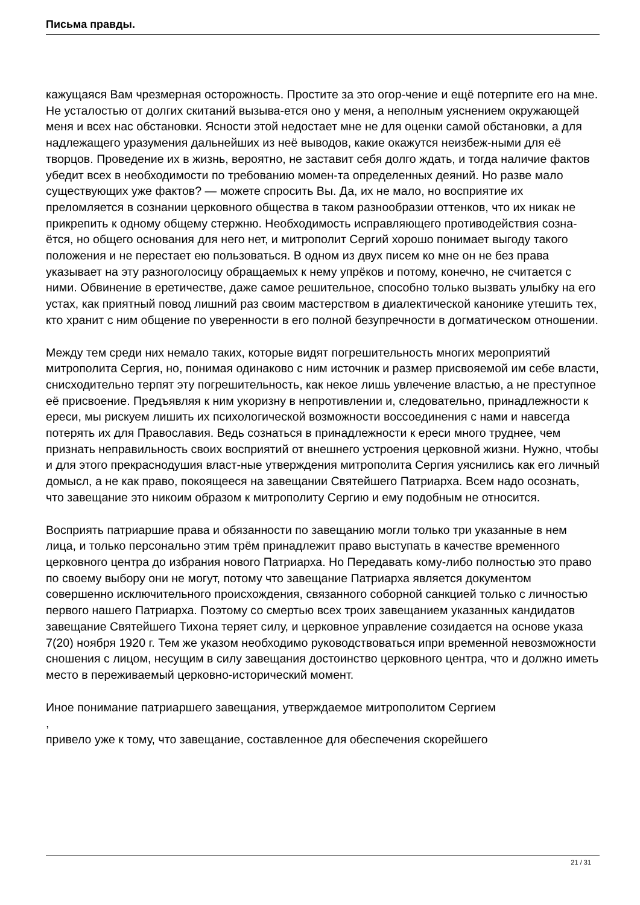Письма правды.
кажущаяся Вам чрезмерная осторожность. Простите за это огор-чение и ещё потерпите его на мне. Не усталостью от долгих скитаний вызыва-ется оно у меня, а неполным уяснением окружающей меня и всех нас обстановки. Ясности этой недостает мне не для оценки самой обстановки, а для надлежащего уразумения дальнейших из неё выводов, какие окажутся неизбеж-ными для её творцов. Проведение их в жизнь, вероятно, не заставит себя долго ждать, и тогда наличие фактов убедит всех в необходимости по требованию момен-та определенных деяний. Но разве мало существующих уже фактов? — можете спросить Вы. Да, их не мало, но восприятие их преломляется в сознании церковного общества в таком разнообразии оттенков, что их никак не прикрепить к одному общему стержню. Необходимость исправляющего противодействия созна-ётся, но общего основания для него нет, и митрополит Сергий хорошо понимает выгоду такого положения и не перестает ею пользоваться. В одном из двух писем ко мне он не без права указывает на эту разноголосицу обращаемых к нему упрёков и потому, конечно, не считается с ними. Обвинение в еретичестве, даже самое решительное, способно только вызвать улыбку на его устах, как приятный повод лишний раз своим мастерством в диалектической канонике утешить тех, кто хранит с ним общение по уверенности в его полной безупречности в догматическом отношении.
Между тем среди них немало таких, которые видят погрешительность многих мероприятий митрополита Сергия, но, понимая одинаково с ним источник и размер присвояемой им себе власти, снисходительно терпят эту погрешительность, как некое лишь увлечение властью, а не преступное её присвоение. Предъявляя к ним укоризну в непротивлении и, следовательно, принадлежности к ереси, мы рискуем лишить их психологической возможности воссоединения с нами и навсегда потерять их для Православия. Ведь сознаться в принадлежности к ереси много труднее, чем признать неправильность своих восприятий от внешнего устроения церковной жизни. Нужно, чтобы и для этого прекраснодушия власт-ные утверждения митрополита Сергия уяснились как его личный домысл, а не как право, покоящееся на завещании Святейшего Патриарха. Всем надо осознать, что завещание это никоим образом к митрополиту Сергию и ему подобным не относится.
Восприять патриаршие права и обязанности по завещанию могли только три указанные в нем лица, и только персонально этим трём принадлежит право выступать в качестве временного церковного центра до избрания нового Патриарха. Но Передавать кому-либо полностью это право по своему выбору они не могут, потому что завещание Патриарха является документом совершенно исключительного происхождения, связанного соборной санкцией только с личностью первого нашего Патриарха. Поэтому со смертью всех троих завещанием указанных кандидатов завещание Святейшего Тихона теряет силу, и церковное управление созидается на основе указа 7(20) ноября 1920 г. Тем же указом необходимо руководствоваться ипри временной невозможности сношения с лицом, несущим в силу завещания достоинство церковного центра, что и должно иметь место в переживаемый церковно-исторический момент.
Иное понимание патриаршего завещания, утверждаемое митрополитом Сергием
,
привело уже к тому, что завещание, составленное для обеспечения скорейшего
21 / 31